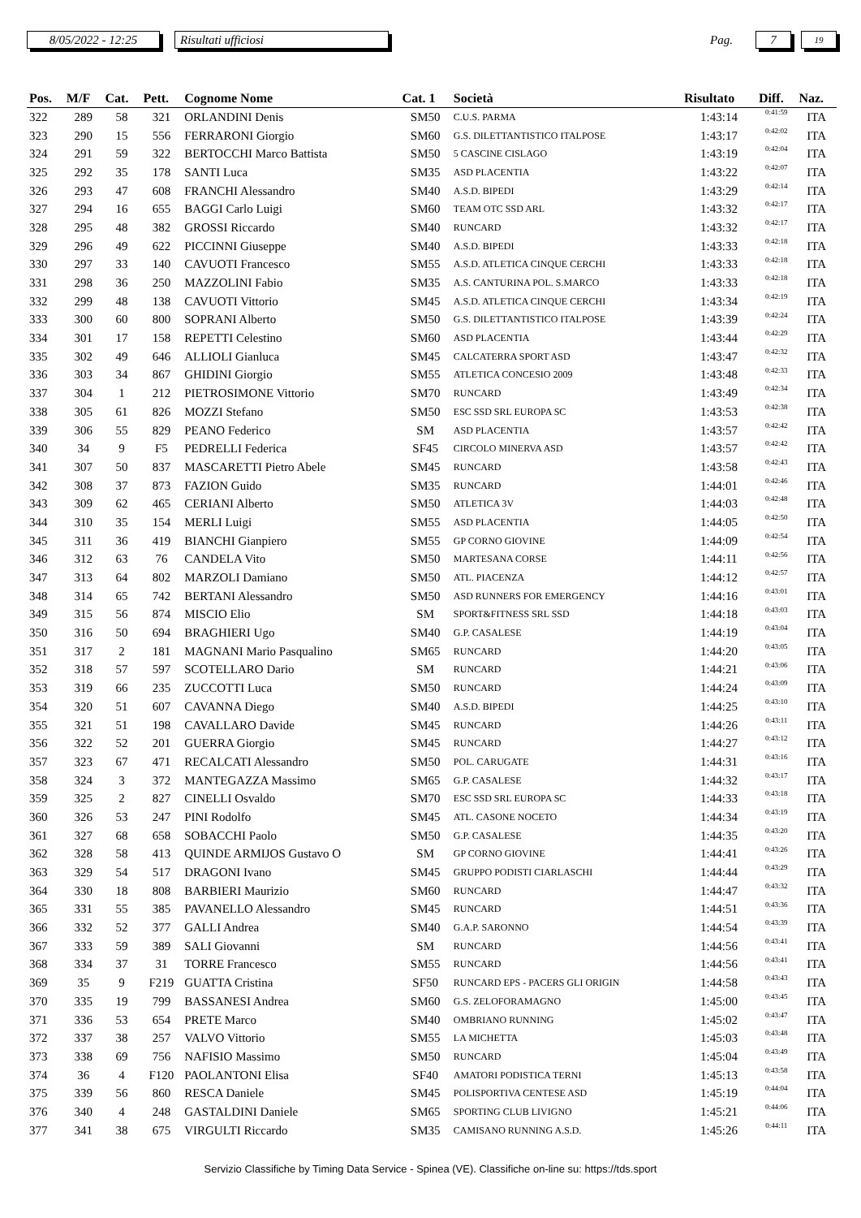8/05/2022 - 12:25
Risultati ufficiosi
Pag.
7
19
| Pos. | M/F | Cat. | Pett. | Cognome Nome | Cat. 1 | Società | Risultato | Diff. | Naz. |
| --- | --- | --- | --- | --- | --- | --- | --- | --- | --- |
| 322 | 289 | 58 | 321 | ORLANDINI Denis | SM50 | C.U.S. PARMA | 1:43:14 | 0:41:59 | ITA |
| 323 | 290 | 15 | 556 | FERRARONI Giorgio | SM60 | G.S. DILETTANTISTICO ITALPOSE | 1:43:17 | 0:42:02 | ITA |
| 324 | 291 | 59 | 322 | BERTOCCHI Marco Battista | SM50 | 5 CASCINE CISLAGO | 1:43:19 | 0:42:04 | ITA |
| 325 | 292 | 35 | 178 | SANTI Luca | SM35 | ASD PLACENTIA | 1:43:22 | 0:42:07 | ITA |
| 326 | 293 | 47 | 608 | FRANCHI Alessandro | SM40 | A.S.D. BIPEDI | 1:43:29 | 0:42:14 | ITA |
| 327 | 294 | 16 | 655 | BAGGI Carlo Luigi | SM60 | TEAM OTC SSD ARL | 1:43:32 | 0:42:17 | ITA |
| 328 | 295 | 48 | 382 | GROSSI Riccardo | SM40 | RUNCARD | 1:43:32 | 0:42:17 | ITA |
| 329 | 296 | 49 | 622 | PICCINNI Giuseppe | SM40 | A.S.D. BIPEDI | 1:43:33 | 0:42:18 | ITA |
| 330 | 297 | 33 | 140 | CAVUOTI Francesco | SM55 | A.S.D. ATLETICA CINQUE CERCHI | 1:43:33 | 0:42:18 | ITA |
| 331 | 298 | 36 | 250 | MAZZOLINI Fabio | SM35 | A.S. CANTURINA POL. S.MARCO | 1:43:33 | 0:42:18 | ITA |
| 332 | 299 | 48 | 138 | CAVUOTI Vittorio | SM45 | A.S.D. ATLETICA CINQUE CERCHI | 1:43:34 | 0:42:19 | ITA |
| 333 | 300 | 60 | 800 | SOPRANI Alberto | SM50 | G.S. DILETTANTISTICO ITALPOSE | 1:43:39 | 0:42:24 | ITA |
| 334 | 301 | 17 | 158 | REPETTI Celestino | SM60 | ASD PLACENTIA | 1:43:44 | 0:42:29 | ITA |
| 335 | 302 | 49 | 646 | ALLIOLI Gianluca | SM45 | CALCATERRA SPORT ASD | 1:43:47 | 0:42:32 | ITA |
| 336 | 303 | 34 | 867 | GHIDINI Giorgio | SM55 | ATLETICA CONCESIO 2009 | 1:43:48 | 0:42:33 | ITA |
| 337 | 304 | 1 | 212 | PIETROSIMONE Vittorio | SM70 | RUNCARD | 1:43:49 | 0:42:34 | ITA |
| 338 | 305 | 61 | 826 | MOZZI Stefano | SM50 | ESC SSD SRL EUROPA SC | 1:43:53 | 0:42:38 | ITA |
| 339 | 306 | 55 | 829 | PEANO Federico | SM | ASD PLACENTIA | 1:43:57 | 0:42:42 | ITA |
| 340 | 34 | 9 | F5 | PEDRELLI Federica | SF45 | CIRCOLO MINERVA ASD | 1:43:57 | 0:42:42 | ITA |
| 341 | 307 | 50 | 837 | MASCARETTI Pietro Abele | SM45 | RUNCARD | 1:43:58 | 0:42:43 | ITA |
| 342 | 308 | 37 | 873 | FAZION Guido | SM35 | RUNCARD | 1:44:01 | 0:42:46 | ITA |
| 343 | 309 | 62 | 465 | CERIANI Alberto | SM50 | ATLETICA 3V | 1:44:03 | 0:42:48 | ITA |
| 344 | 310 | 35 | 154 | MERLI Luigi | SM55 | ASD PLACENTIA | 1:44:05 | 0:42:50 | ITA |
| 345 | 311 | 36 | 419 | BIANCHI Gianpiero | SM55 | GP CORNO GIOVINE | 1:44:09 | 0:42:54 | ITA |
| 346 | 312 | 63 | 76 | CANDELA Vito | SM50 | MARTESANA CORSE | 1:44:11 | 0:42:56 | ITA |
| 347 | 313 | 64 | 802 | MARZOLI Damiano | SM50 | ATL. PIACENZA | 1:44:12 | 0:42:57 | ITA |
| 348 | 314 | 65 | 742 | BERTANI Alessandro | SM50 | ASD RUNNERS FOR EMERGENCY | 1:44:16 | 0:43:01 | ITA |
| 349 | 315 | 56 | 874 | MISCIO Elio | SM | SPORT&FITNESS SRL SSD | 1:44:18 | 0:43:03 | ITA |
| 350 | 316 | 50 | 694 | BRAGHIERI Ugo | SM40 | G.P. CASALESE | 1:44:19 | 0:43:04 | ITA |
| 351 | 317 | 2 | 181 | MAGNANI Mario Pasqualino | SM65 | RUNCARD | 1:44:20 | 0:43:05 | ITA |
| 352 | 318 | 57 | 597 | SCOTELLARO Dario | SM | RUNCARD | 1:44:21 | 0:43:06 | ITA |
| 353 | 319 | 66 | 235 | ZUCCOTTI Luca | SM50 | RUNCARD | 1:44:24 | 0:43:09 | ITA |
| 354 | 320 | 51 | 607 | CAVANNA Diego | SM40 | A.S.D. BIPEDI | 1:44:25 | 0:43:10 | ITA |
| 355 | 321 | 51 | 198 | CAVALLARO Davide | SM45 | RUNCARD | 1:44:26 | 0:43:11 | ITA |
| 356 | 322 | 52 | 201 | GUERRA Giorgio | SM45 | RUNCARD | 1:44:27 | 0:43:12 | ITA |
| 357 | 323 | 67 | 471 | RECALCATI Alessandro | SM50 | POL. CARUGATE | 1:44:31 | 0:43:16 | ITA |
| 358 | 324 | 3 | 372 | MANTEGAZZA Massimo | SM65 | G.P. CASALESE | 1:44:32 | 0:43:17 | ITA |
| 359 | 325 | 2 | 827 | CINELLI Osvaldo | SM70 | ESC SSD SRL EUROPA SC | 1:44:33 | 0:43:18 | ITA |
| 360 | 326 | 53 | 247 | PINI Rodolfo | SM45 | ATL. CASONE NOCETO | 1:44:34 | 0:43:19 | ITA |
| 361 | 327 | 68 | 658 | SOBACCHI Paolo | SM50 | G.P. CASALESE | 1:44:35 | 0:43:20 | ITA |
| 362 | 328 | 58 | 413 | QUINDE ARMIJOS Gustavo O | SM | GP CORNO GIOVINE | 1:44:41 | 0:43:26 | ITA |
| 363 | 329 | 54 | 517 | DRAGONI Ivano | SM45 | GRUPPO PODISTI CIARLASCHI | 1:44:44 | 0:43:29 | ITA |
| 364 | 330 | 18 | 808 | BARBIERI Maurizio | SM60 | RUNCARD | 1:44:47 | 0:43:32 | ITA |
| 365 | 331 | 55 | 385 | PAVANELLO Alessandro | SM45 | RUNCARD | 1:44:51 | 0:43:36 | ITA |
| 366 | 332 | 52 | 377 | GALLI Andrea | SM40 | G.A.P. SARONNO | 1:44:54 | 0:43:39 | ITA |
| 367 | 333 | 59 | 389 | SALI Giovanni | SM | RUNCARD | 1:44:56 | 0:43:41 | ITA |
| 368 | 334 | 37 | 31 | TORRE Francesco | SM55 | RUNCARD | 1:44:56 | 0:43:41 | ITA |
| 369 | 35 | 9 | F219 | GUATTA Cristina | SF50 | RUNCARD EPS - PACERS GLI ORIGIN | 1:44:58 | 0:43:43 | ITA |
| 370 | 335 | 19 | 799 | BASSANESI Andrea | SM60 | G.S. ZELOFORAMAGNO | 1:45:00 | 0:43:45 | ITA |
| 371 | 336 | 53 | 654 | PRETE Marco | SM40 | OMBRIANO RUNNING | 1:45:02 | 0:43:47 | ITA |
| 372 | 337 | 38 | 257 | VALVO Vittorio | SM55 | LA MICHETTA | 1:45:03 | 0:43:48 | ITA |
| 373 | 338 | 69 | 756 | NAFISIO Massimo | SM50 | RUNCARD | 1:45:04 | 0:43:49 | ITA |
| 374 | 36 | 4 | F120 | PAOLANTONI Elisa | SF40 | AMATORI PODISTICA TERNI | 1:45:13 | 0:43:58 | ITA |
| 375 | 339 | 56 | 860 | RESCA Daniele | SM45 | POLISPORTIVA CENTESE ASD | 1:45:19 | 0:44:04 | ITA |
| 376 | 340 | 4 | 248 | GASTALDINI Daniele | SM65 | SPORTING CLUB LIVIGNO | 1:45:21 | 0:44:06 | ITA |
| 377 | 341 | 38 | 675 | VIRGULTI Riccardo | SM35 | CAMISANO RUNNING A.S.D. | 1:45:26 | 0:44:11 | ITA |
Servizio Classifiche by Timing Data Service - Spinea (VE). Classifiche on-line su: https://tds.sport